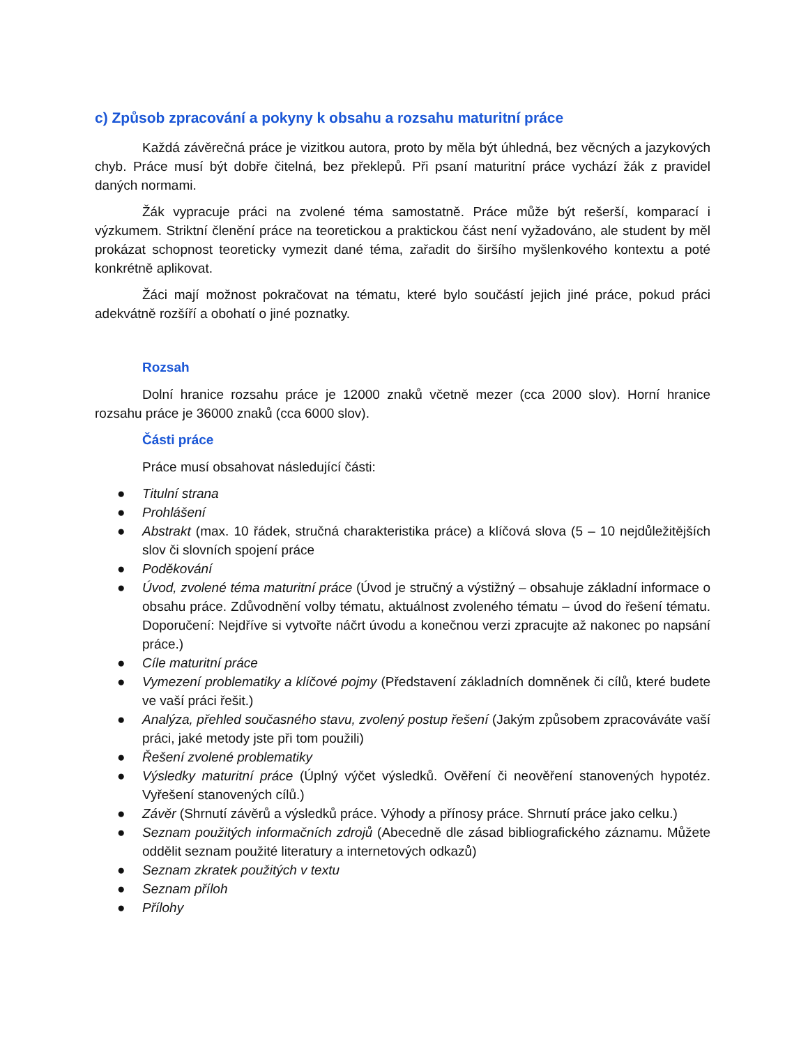c) Způsob zpracování a pokyny k obsahu a rozsahu maturitní práce
Každá závěrečná práce je vizitkou autora, proto by měla být úhledná, bez věcných a jazykových chyb. Práce musí být dobře čitelná, bez překlepů. Při psaní maturitní práce vychází žák z pravidel daných normami.
Žák vypracuje práci na zvolené téma samostatně. Práce může být rešerší, komparací i výzkumem. Striktní členění práce na teoretickou a praktickou část není vyžadováno, ale student by měl prokázat schopnost teoreticky vymezit dané téma, zařadit do širšího myšlenkového kontextu a poté konkrétně aplikovat.
Žáci mají možnost pokračovat na tématu, které bylo součástí jejich jiné práce, pokud práci adekvátně rozšíří a obohatí o jiné poznatky.
Rozsah
Dolní hranice rozsahu práce je 12000 znaků včetně mezer (cca 2000 slov). Horní hranice rozsahu práce je 36000 znaků (cca 6000 slov).
Části práce
Práce musí obsahovat následující části:
● Titulní strana
● Prohlášení
● Abstrakt (max. 10 řádek, stručná charakteristika práce) a klíčová slova (5 – 10 nejdůležitějších slov či slovních spojení práce
● Poděkování
● Úvod, zvolené téma maturitní práce (Úvod je stručný a výstižný – obsahuje základní informace o obsahu práce. Zdůvodnění volby tématu, aktuálnost zvoleného tématu – úvod do řešení tématu. Doporučení: Nejdříve si vytvořte náčrt úvodu a konečnou verzi zpracujte až nakonec po napsání práce.)
● Cíle maturitní práce
● Vymezení problematiky a klíčové pojmy (Představení základních domněnek či cílů, které budete ve vaší práci řešit.)
● Analýza, přehled současného stavu, zvolený postup řešení (Jakým způsobem zpracováváte vaší práci, jaké metody jste při tom použili)
● Řešení zvolené problematiky
● Výsledky maturitní práce (Úplný výčet výsledků. Ověření či neověření stanovených hypotéz. Vyřešení stanovených cílů.)
● Závěr (Shrnutí závěrů a výsledků práce. Výhody a přínosy práce. Shrnutí práce jako celku.)
● Seznam použitých informačních zdrojů (Abecedně dle zásad bibliografického záznamu. Můžete oddělit seznam použité literatury a internetových odkazů)
● Seznam zkratek použitých v textu
● Seznam příloh
● Přílohy